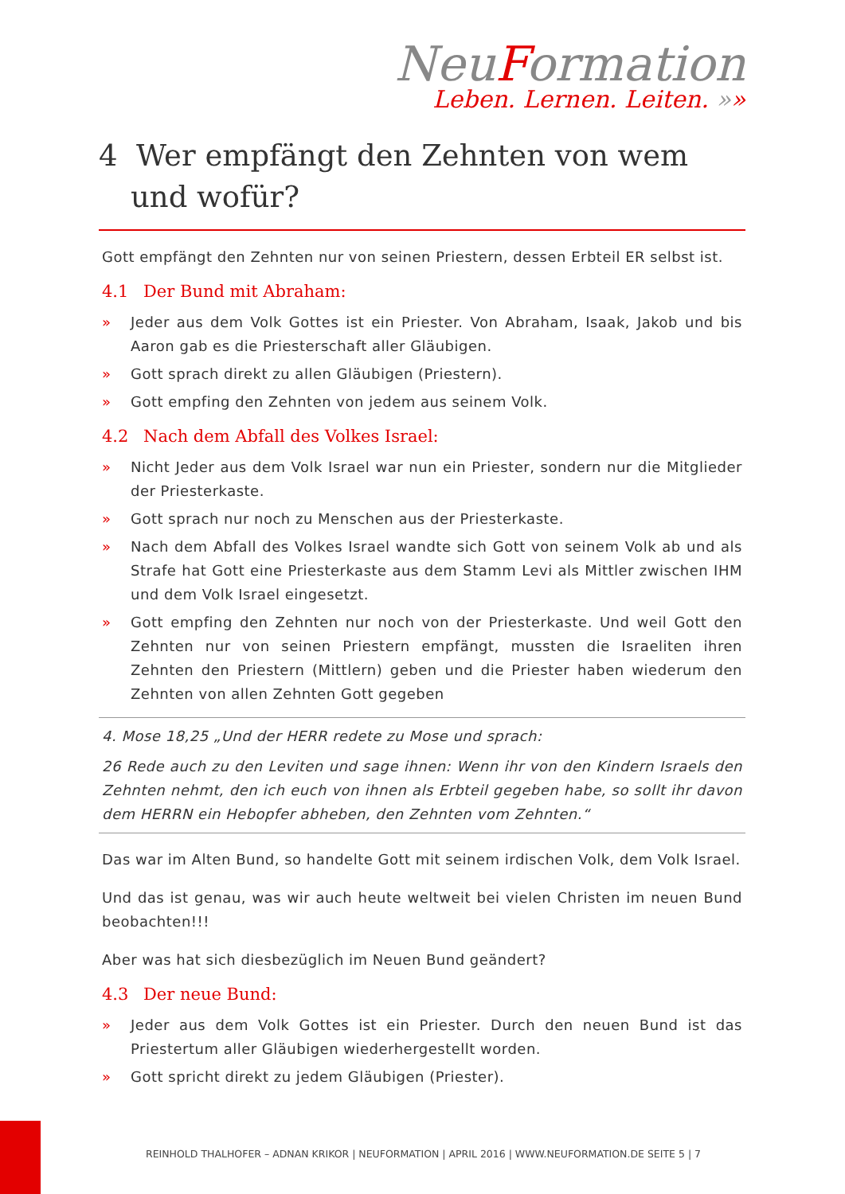NeuFormation
Leben. Lernen. Leiten. »»
4 Wer empfängt den Zehnten von wem und wofür?
Gott empfängt den Zehnten nur von seinen Priestern, dessen Erbteil ER selbst ist.
4.1 Der Bund mit Abraham:
» Jeder aus dem Volk Gottes ist ein Priester. Von Abraham, Isaak, Jakob und bis Aaron gab es die Priesterschaft aller Gläubigen.
» Gott sprach direkt zu allen Gläubigen (Priestern).
» Gott empfing den Zehnten von jedem aus seinem Volk.
4.2 Nach dem Abfall des Volkes Israel:
» Nicht Jeder aus dem Volk Israel war nun ein Priester, sondern nur die Mitglieder der Priesterkaste.
» Gott sprach nur noch zu Menschen aus der Priesterkaste.
» Nach dem Abfall des Volkes Israel wandte sich Gott von seinem Volk ab und als Strafe hat Gott eine Priesterkaste aus dem Stamm Levi als Mittler zwischen IHM und dem Volk Israel eingesetzt.
» Gott empfing den Zehnten nur noch von der Priesterkaste. Und weil Gott den Zehnten nur von seinen Priestern empfängt, mussten die Israeliten ihren Zehnten den Priestern (Mittlern) geben und die Priester haben wiederum den Zehnten von allen Zehnten Gott gegeben
4. Mose 18,25 „Und der HERR redete zu Mose und sprach:
26 Rede auch zu den Leviten und sage ihnen: Wenn ihr von den Kindern Israels den Zehnten nehmt, den ich euch von ihnen als Erbteil gegeben habe, so sollt ihr davon dem HERRN ein Hebopfer abheben, den Zehnten vom Zehnten.“
Das war im Alten Bund, so handelte Gott mit seinem irdischen Volk, dem Volk Israel.
Und das ist genau, was wir auch heute weltweit bei vielen Christen im neuen Bund beobachten!!!
Aber was hat sich diesbezüglich im Neuen Bund geändert?
4.3 Der neue Bund:
» Jeder aus dem Volk Gottes ist ein Priester. Durch den neuen Bund ist das Priestertum aller Gläubigen wiederhergestellt worden.
» Gott spricht direkt zu jedem Gläubigen (Priester).
REINHOLD THALHOFER – ADNAN KRIKOR | NEUFORMATION | APRIL 2016 | WWW.NEUFORMATION.DE SEITE 5 | 7